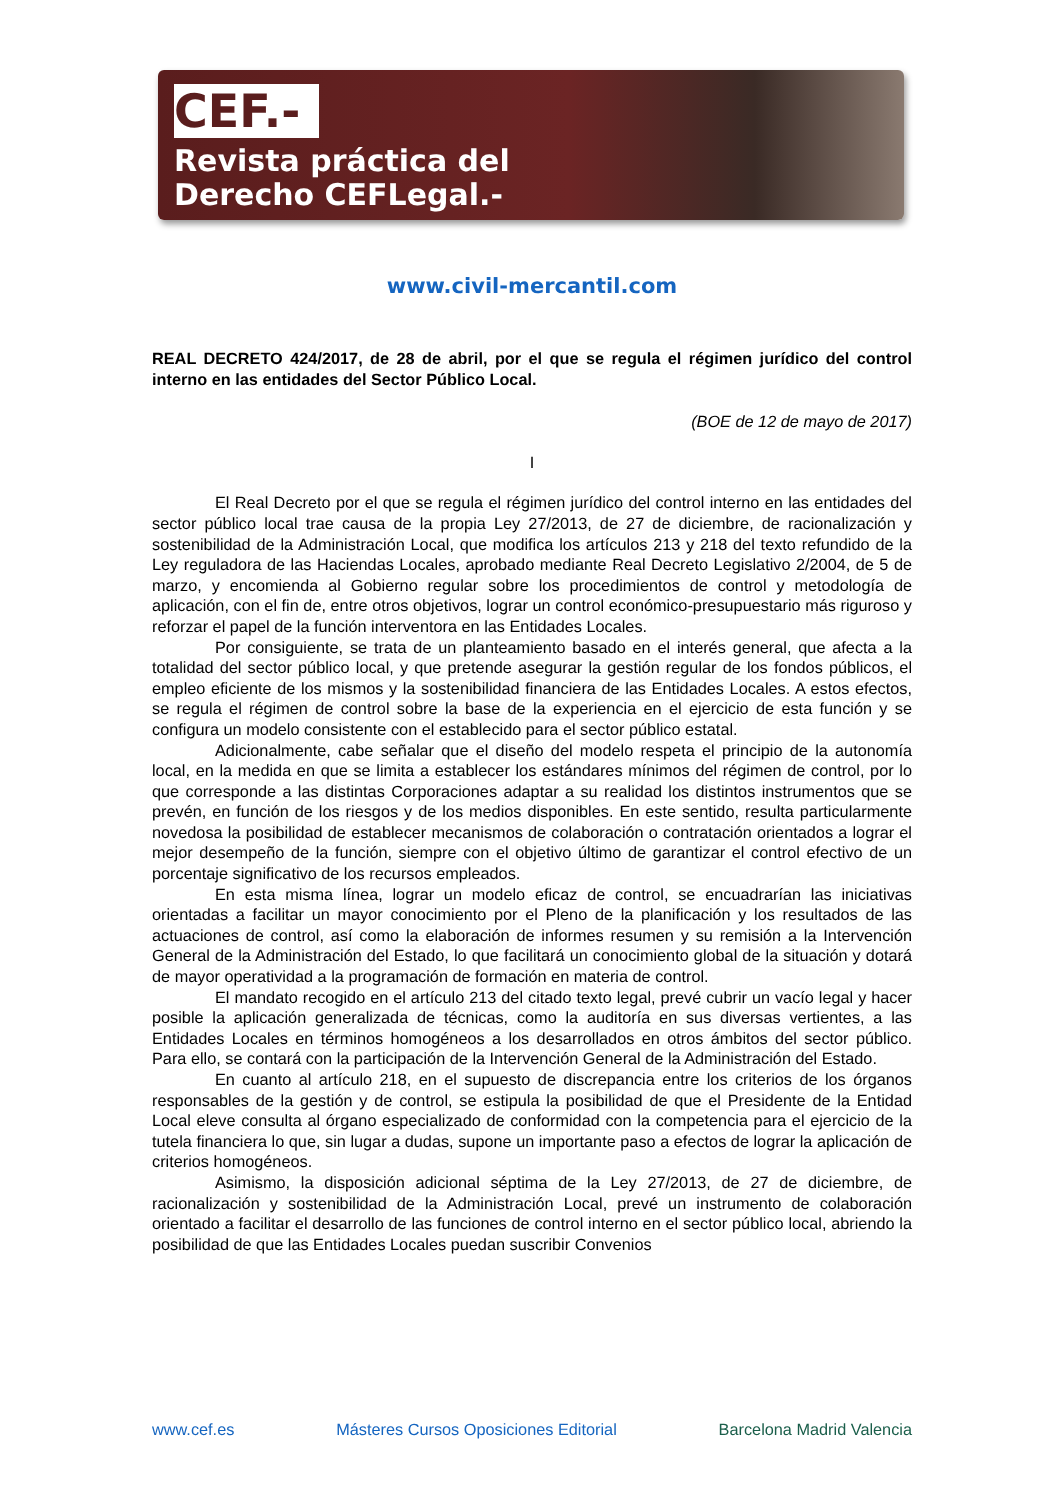CEF.-
Revista práctica del
Derecho CEFLegal.-
www.civil-mercantil.com
REAL DECRETO 424/2017, de 28 de abril, por el que se regula el régimen jurídico del control interno en las entidades del Sector Público Local.
(BOE de 12 de mayo de 2017)
I
El Real Decreto por el que se regula el régimen jurídico del control interno en las entidades del sector público local trae causa de la propia Ley 27/2013, de 27 de diciembre, de racionalización y sostenibilidad de la Administración Local, que modifica los artículos 213 y 218 del texto refundido de la Ley reguladora de las Haciendas Locales, aprobado mediante Real Decreto Legislativo 2/2004, de 5 de marzo, y encomienda al Gobierno regular sobre los procedimientos de control y metodología de aplicación, con el fin de, entre otros objetivos, lograr un control económico-presupuestario más riguroso y reforzar el papel de la función interventora en las Entidades Locales.
Por consiguiente, se trata de un planteamiento basado en el interés general, que afecta a la totalidad del sector público local, y que pretende asegurar la gestión regular de los fondos públicos, el empleo eficiente de los mismos y la sostenibilidad financiera de las Entidades Locales. A estos efectos, se regula el régimen de control sobre la base de la experiencia en el ejercicio de esta función y se configura un modelo consistente con el establecido para el sector público estatal.
Adicionalmente, cabe señalar que el diseño del modelo respeta el principio de la autonomía local, en la medida en que se limita a establecer los estándares mínimos del régimen de control, por lo que corresponde a las distintas Corporaciones adaptar a su realidad los distintos instrumentos que se prevén, en función de los riesgos y de los medios disponibles. En este sentido, resulta particularmente novedosa la posibilidad de establecer mecanismos de colaboración o contratación orientados a lograr el mejor desempeño de la función, siempre con el objetivo último de garantizar el control efectivo de un porcentaje significativo de los recursos empleados.
En esta misma línea, lograr un modelo eficaz de control, se encuadrarían las iniciativas orientadas a facilitar un mayor conocimiento por el Pleno de la planificación y los resultados de las actuaciones de control, así como la elaboración de informes resumen y su remisión a la Intervención General de la Administración del Estado, lo que facilitará un conocimiento global de la situación y dotará de mayor operatividad a la programación de formación en materia de control.
El mandato recogido en el artículo 213 del citado texto legal, prevé cubrir un vacío legal y hacer posible la aplicación generalizada de técnicas, como la auditoría en sus diversas vertientes, a las Entidades Locales en términos homogéneos a los desarrollados en otros ámbitos del sector público. Para ello, se contará con la participación de la Intervención General de la Administración del Estado.
En cuanto al artículo 218, en el supuesto de discrepancia entre los criterios de los órganos responsables de la gestión y de control, se estipula la posibilidad de que el Presidente de la Entidad Local eleve consulta al órgano especializado de conformidad con la competencia para el ejercicio de la tutela financiera lo que, sin lugar a dudas, supone un importante paso a efectos de lograr la aplicación de criterios homogéneos.
Asimismo, la disposición adicional séptima de la Ley 27/2013, de 27 de diciembre, de racionalización y sostenibilidad de la Administración Local, prevé un instrumento de colaboración orientado a facilitar el desarrollo de las funciones de control interno en el sector público local, abriendo la posibilidad de que las Entidades Locales puedan suscribir Convenios
www.cef.es Másteres Cursos Oposiciones Editorial Barcelona Madrid Valencia